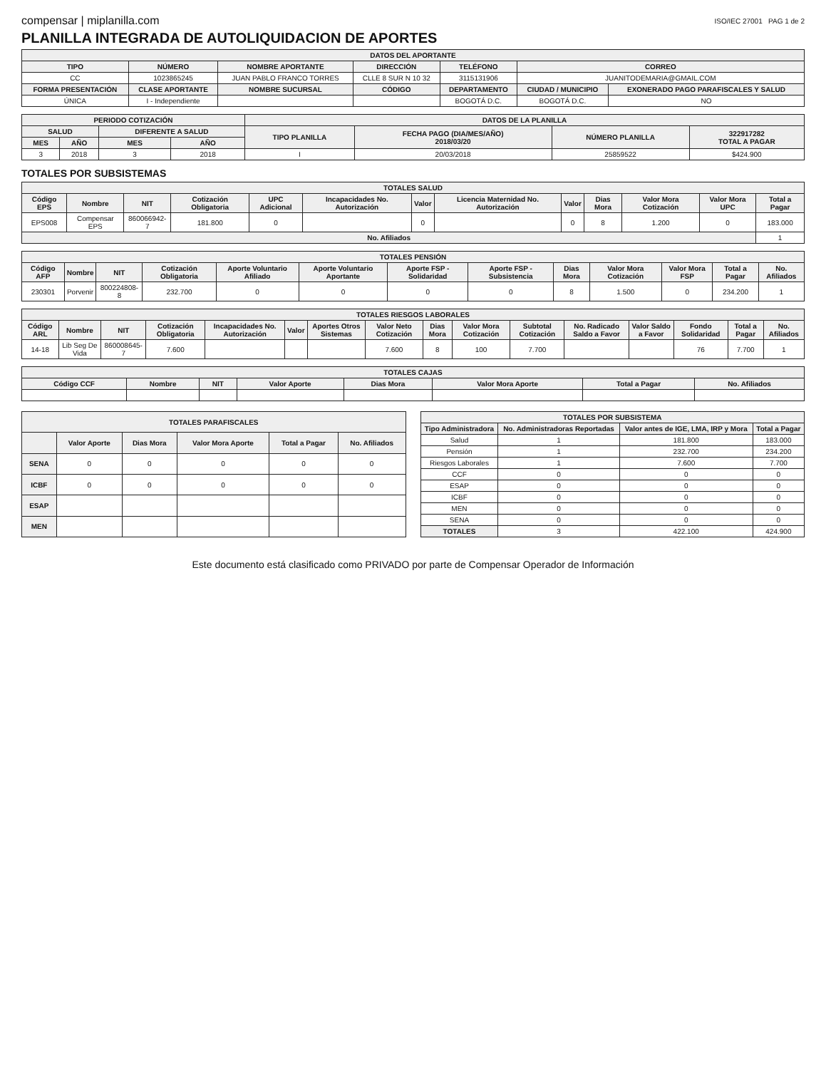compensar | miplanilla.com ISO/IEC 27001 PAG 1 de 2
PLANILLA INTEGRADA DE AUTOLIQUIDACION DE APORTES
| DATOS DEL APORTANTE | | | | | | |
| --- | --- | --- | --- | --- | --- | --- |
| TIPO | NÚMERO | NOMBRE APORTANTE | DIRECCIÓN | TELÉFONO | CORREO | |
| CC | 1023865245 | JUAN PABLO FRANCO TORRES | CLLE 8 SUR N 10 32 | 3115131906 | JUANITODEMARIA@GMAIL.COM | |
| FORMA PRESENTACIÓN | CLASE APORTANTE | NOMBRE SUCURSAL | CÓDIGO | DEPARTAMENTO | CIUDAD / MUNICIPIO | EXONERADO PAGO PARAFISCALES Y SALUD |
| ÚNICA | I - Independiente | | | BOGOTÁ D.C. | BOGOTÁ D.C. | NO |
| PERIODO COTIZACIÓN | | | | DATOS DE LA PLANILLA | | | |
| --- | --- | --- | --- | --- | --- | --- | --- |
| SALUD | | DIFERENTE A SALUD | | TIPO PLANILLA | FECHA PAGO (DIA/MES/AÑO) 2018/03/20 | NÚMERO PLANILLA | 322917282 TOTAL A PAGAR |
| MES | AÑO | MES | AÑO | | | | |
| 3 | 2018 | 3 | 2018 | I | 20/03/2018 | 25859522 | $424.900 |
TOTALES POR SUBSISTEMAS
| TOTALES SALUD | | | | | | | | | | | | |
| --- | --- | --- | --- | --- | --- | --- | --- | --- | --- | --- | --- | --- |
| Código EPS | Nombre | NIT | Cotización Obligatoria | UPC Adicional | Incapacidades No. Autorización | Valor | Licencia Maternidad No. Autorización | Valor | Dias Mora | Valor Mora Cotización | Valor Mora UPC | Total a Pagar |
| EPS008 | Compensar EPS | 860066942-7 | 181.800 | 0 | | 0 | | 0 | 8 | 1.200 | 0 | 183.000 |
| No. Afiliados | | | | | | | | | | | | 1 |
| TOTALES PENSIÓN | | | | | | | | | | | | |
| --- | --- | --- | --- | --- | --- | --- | --- | --- | --- | --- | --- | --- |
| Código AFP | Nombre | NIT | Cotización Obligatoria | Aporte Voluntario Afiliado | Aporte Voluntario Aportante | Aporte FSP - Solidaridad | Aporte FSP - Subsistencia | Dias Mora | Valor Mora Cotización | Valor Mora FSP | Total a Pagar | No. Afiliados |
| 230301 | Porvenir | 800224808-8 | 232.700 | 0 | 0 | 0 | 0 | 8 | 1.500 | 0 | 234.200 | 1 |
| TOTALES RIESGOS LABORALES | | | | | | | | | | | | | | | |
| --- | --- | --- | --- | --- | --- | --- | --- | --- | --- | --- | --- | --- | --- | --- | --- |
| Código ARL | Nombre | NIT | Cotización Obligatoria | Incapacidades No. Autorización | Valor | Aportes Otros Sistemas | Valor Neto Cotización | Dias Mora | Valor Mora Cotización | Subtotal Cotización | No. Radicado Saldo a Favor | Valor Saldo a Favor | Fondo Solidaridad | Total a Pagar | No. Afiliados |
| 14-18 | Lib Seg De Vida | 860008645-7 | 7.600 | | | | 7.600 | 8 | 100 | 7.700 | | | 76 | 7.700 | 1 |
| TOTALES CAJAS | | | | | | | |
| --- | --- | --- | --- | --- | --- | --- | --- |
| Código CCF | Nombre | NIT | Valor Aporte | Dias Mora | Valor Mora Aporte | Total a Pagar | No. Afiliados |
| TOTALES PARAFISCALES | | | | | |
| --- | --- | --- | --- | --- | --- |
| | Valor Aporte | Dias Mora | Valor Mora Aporte | Total a Pagar | No. Afiliados |
| SENA | 0 | 0 | 0 | 0 | 0 |
| ICBF | 0 | 0 | 0 | 0 | 0 |
| ESAP | | | | | |
| MEN | | | | | |
| TOTALES POR SUBSISTEMA | | | |
| --- | --- | --- | --- |
| Tipo Administradora | No. Administradoras Reportadas | Valor antes de IGE, LMA, IRP y Mora | Total a Pagar |
| Salud | 1 | 181.800 | 183.000 |
| Pensión | 1 | 232.700 | 234.200 |
| Riesgos Laborales | 1 | 7.600 | 7.700 |
| CCF | 0 | 0 | 0 |
| ESAP | 0 | 0 | 0 |
| ICBF | 0 | 0 | 0 |
| MEN | 0 | 0 | 0 |
| SENA | 0 | 0 | 0 |
| TOTALES | 3 | 422.100 | 424.900 |
Este documento está clasificado como PRIVADO por parte de Compensar Operador de Información